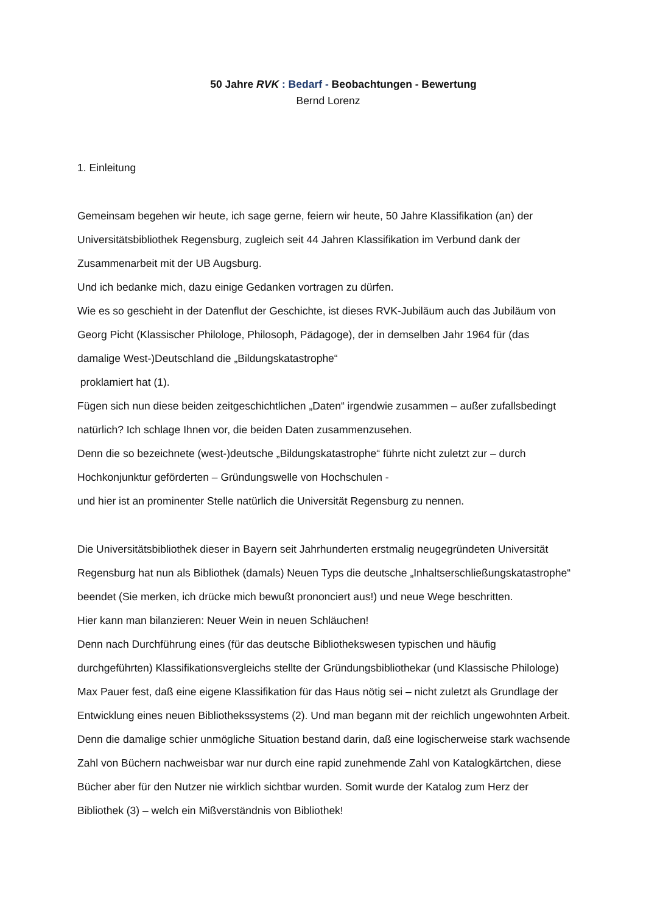50 Jahre RVK : Bedarf - Beobachtungen - Bewertung
Bernd Lorenz
1. Einleitung
Gemeinsam begehen wir heute, ich sage gerne, feiern wir heute, 50 Jahre Klassifikation (an) der Universitätsbibliothek Regensburg, zugleich seit 44 Jahren Klassifikation im Verbund dank der Zusammenarbeit mit der UB Augsburg.
Und ich bedanke mich, dazu einige Gedanken vortragen zu dürfen.
Wie es so geschieht in der Datenflut der Geschichte, ist dieses RVK-Jubiläum auch das Jubiläum von Georg Picht (Klassischer Philologe, Philosoph, Pädagoge), der in demselben Jahr 1964 für (das damalige West-)Deutschland die „Bildungskatastrophe“
proklamiert hat (1).
Fügen sich nun diese beiden zeitgeschichtlichen „Daten“ irgendwie zusammen – außer zufallsbedingt natürlich? Ich schlage Ihnen vor, die beiden Daten zusammenzusehen.
Denn die so bezeichnete (west-)deutsche „Bildungskatastrophe“ führte nicht zuletzt zur – durch Hochkonjunktur geförderten – Gründungswelle von Hochschulen -
und hier ist an prominenter Stelle natürlich die Universität Regensburg zu nennen.
Die Universitätsbibliothek dieser in Bayern seit Jahrhunderten erstmalig neugegründeten Universität Regensburg hat nun als Bibliothek (damals) Neuen Typs die deutsche „Inhaltserschließungskatastrophe“ beendet (Sie merken, ich drücke mich bewußt prononciert aus!) und neue Wege beschritten.
Hier kann man bilanzieren: Neuer Wein in neuen Schläuchen!
Denn nach Durchführung eines (für das deutsche Bibliothekswesen typischen und häufig durchgeführten) Klassifikationsvergleichs stellte der Gründungsbibliothekar (und Klassische Philologe) Max Pauer fest, daß eine eigene Klassifikation für das Haus nötig sei – nicht zuletzt als Grundlage der Entwicklung eines neuen Bibliothekssystems (2). Und man begann mit der reichlich ungewohnten Arbeit. Denn die damalige schier unmögliche Situation bestand darin, daß eine logischerweise stark wachsende Zahl von Büchern nachweisbar war nur durch eine rapid zunehmende Zahl von Katalogkärtchen, diese Bücher aber für den Nutzer nie wirklich sichtbar wurden. Somit wurde der Katalog zum Herz der Bibliothek (3) – welch ein Mißverständnis von Bibliothek!